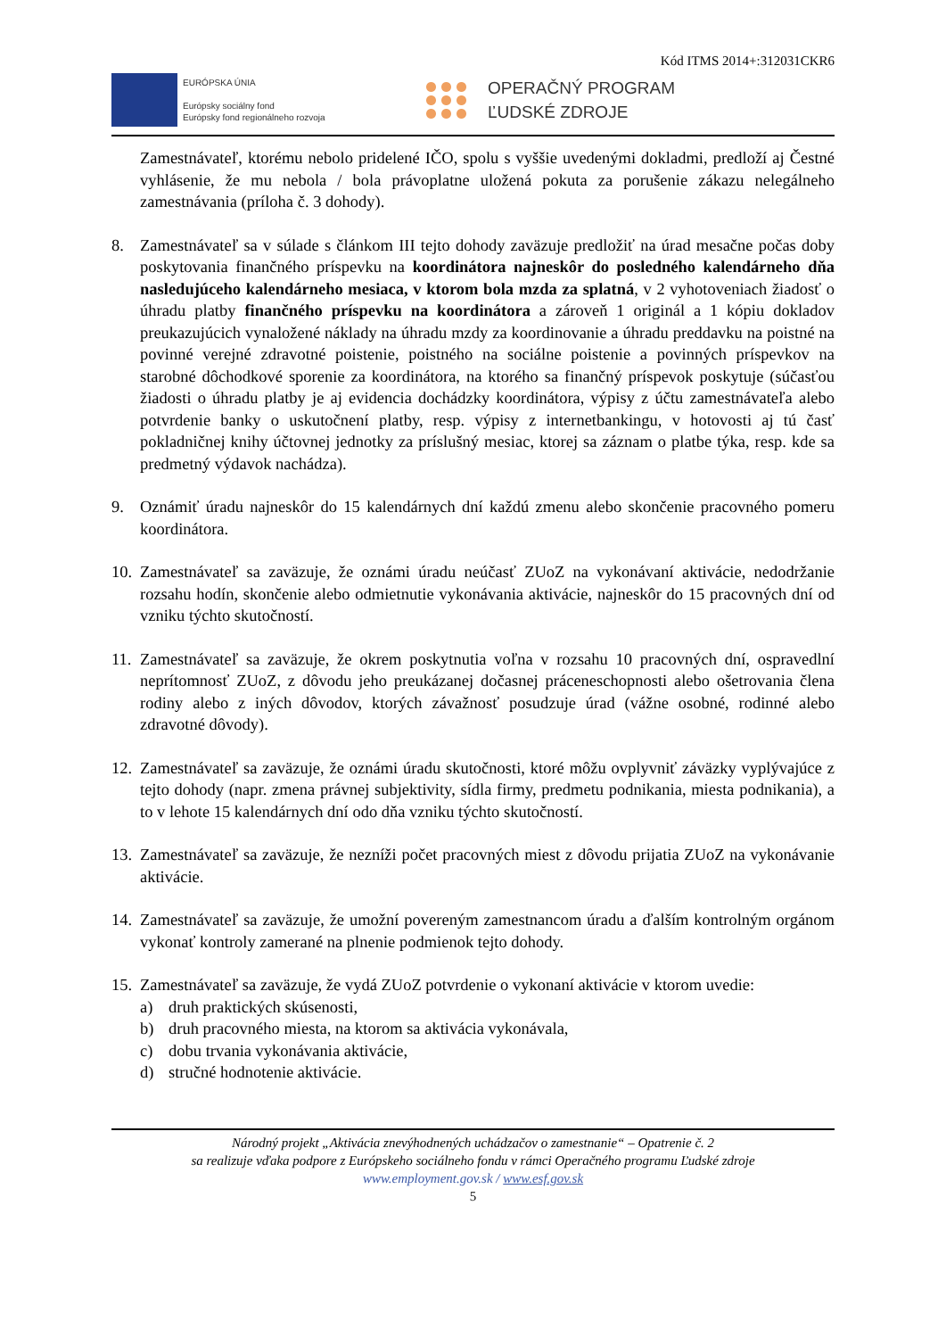Kód ITMS 2014+:312031CKR6
EURÓPSKA ÚNIA
Európsky sociálny fond
Európsky fond regionálneho rozvoja
OPERAČNÝ PROGRAM
ĽUDSKÉ ZDROJE
Zamestnávateľ, ktorému nebolo pridelené IČO, spolu s vyššie uvedenými dokladmi, predloží aj Čestné vyhlásenie, že mu nebola / bola právoplatne uložená pokuta za porušenie zákazu nelegálneho zamestnávania (príloha č. 3 dohody).
8. Zamestnávateľ sa v súlade s článkom III tejto dohody zaväzuje predložiť na úrad mesačne počas doby poskytovania finančného príspevku na koordinátora najneskôr do posledného kalendárneho dňa nasledujúceho kalendárneho mesiaca, v ktorom bola mzda za splatná, v 2 vyhotoveniach žiadosť o úhradu platby finančného príspevku na koordinátora a zároveň 1 originál a 1 kópiu dokladov preukazujúcich vynaložené náklady na úhradu mzdy za koordinovanie a úhradu preddavku na poistné na povinné verejné zdravotné poistenie, poistného na sociálne poistenie a povinných príspevkov na starobné dôchodkové sporenie za koordinátora, na ktorého sa finančný príspevok poskytuje (súčasťou žiadosti o úhradu platby je aj evidencia dochádzky koordinátora, výpisy z účtu zamestnávateľa alebo potvrdenie banky o uskutočnení platby, resp. výpisy z internetbankingu, v hotovosti aj tú časť pokladničnej knihy účtovnej jednotky za príslušný mesiac, ktorej sa záznam o platbe týka, resp. kde sa predmetný výdavok nachádza).
9. Oznámiť úradu najneskôr do 15 kalendárnych dní každú zmenu alebo skončenie pracovného pomeru koordinátora.
10.
Zamestnávateľ sa zaväzuje, že oznámi úradu neúčasť ZUoZ na vykonávaní aktivácie, nedodržanie rozsahu hodín, skončenie alebo odmietnutie vykonávania aktivácie, najneskôr do 15 pracovných dní od vzniku týchto skutočností.
11.
Zamestnávateľ sa zaväzuje, že okrem poskytnutia voľna v rozsahu 10 pracovných dní, ospravedlní neprítomnosť ZUoZ, z dôvodu jeho preukázanej dočasnej práceneschopnosti alebo ošetrovania člena rodiny alebo z iných dôvodov, ktorých závažnosť posudzuje úrad (vážne osobné, rodinné alebo zdravotné dôvody).
12.
Zamestnávateľ sa zaväzuje, že oznámi úradu skutočnosti, ktoré môžu ovplyvniť záväzky vyplývajúce z tejto dohody (napr. zmena právnej subjektivity, sídla firmy, predmetu podnikania, miesta podnikania), a to v lehote 15 kalendárnych dní odo dňa vzniku týchto skutočností.
13.
Zamestnávateľ sa zaväzuje, že nezníži počet pracovných miest z dôvodu prijatia ZUoZ na vykonávanie aktivácie.
14.
Zamestnávateľ sa zaväzuje, že umožní povereným zamestnancom úradu a ďalším kontrolným orgánom vykonať kontroly zamerané na plnenie podmienok tejto dohody.
15.
Zamestnávateľ sa zaväzuje, že vydá ZUoZ potvrdenie o vykonaní aktivácie v ktorom uvedie:
a) druh praktických skúsenosti,
b) druh pracovného miesta, na ktorom sa aktivácia vykonávala,
c) dobu trvania vykonávania aktivácie,
d) stručné hodnotenie aktivácie.
Národný projekt „Aktivácia znevýhodnených uchádzačov o zamestnanie“ – Opatrenie č. 2
sa realizuje vďaka podpore z Európskeho sociálneho fondu v rámci Operačného programu Ľudské zdroje
www.employment.gov.sk / www.esf.gov.sk
5